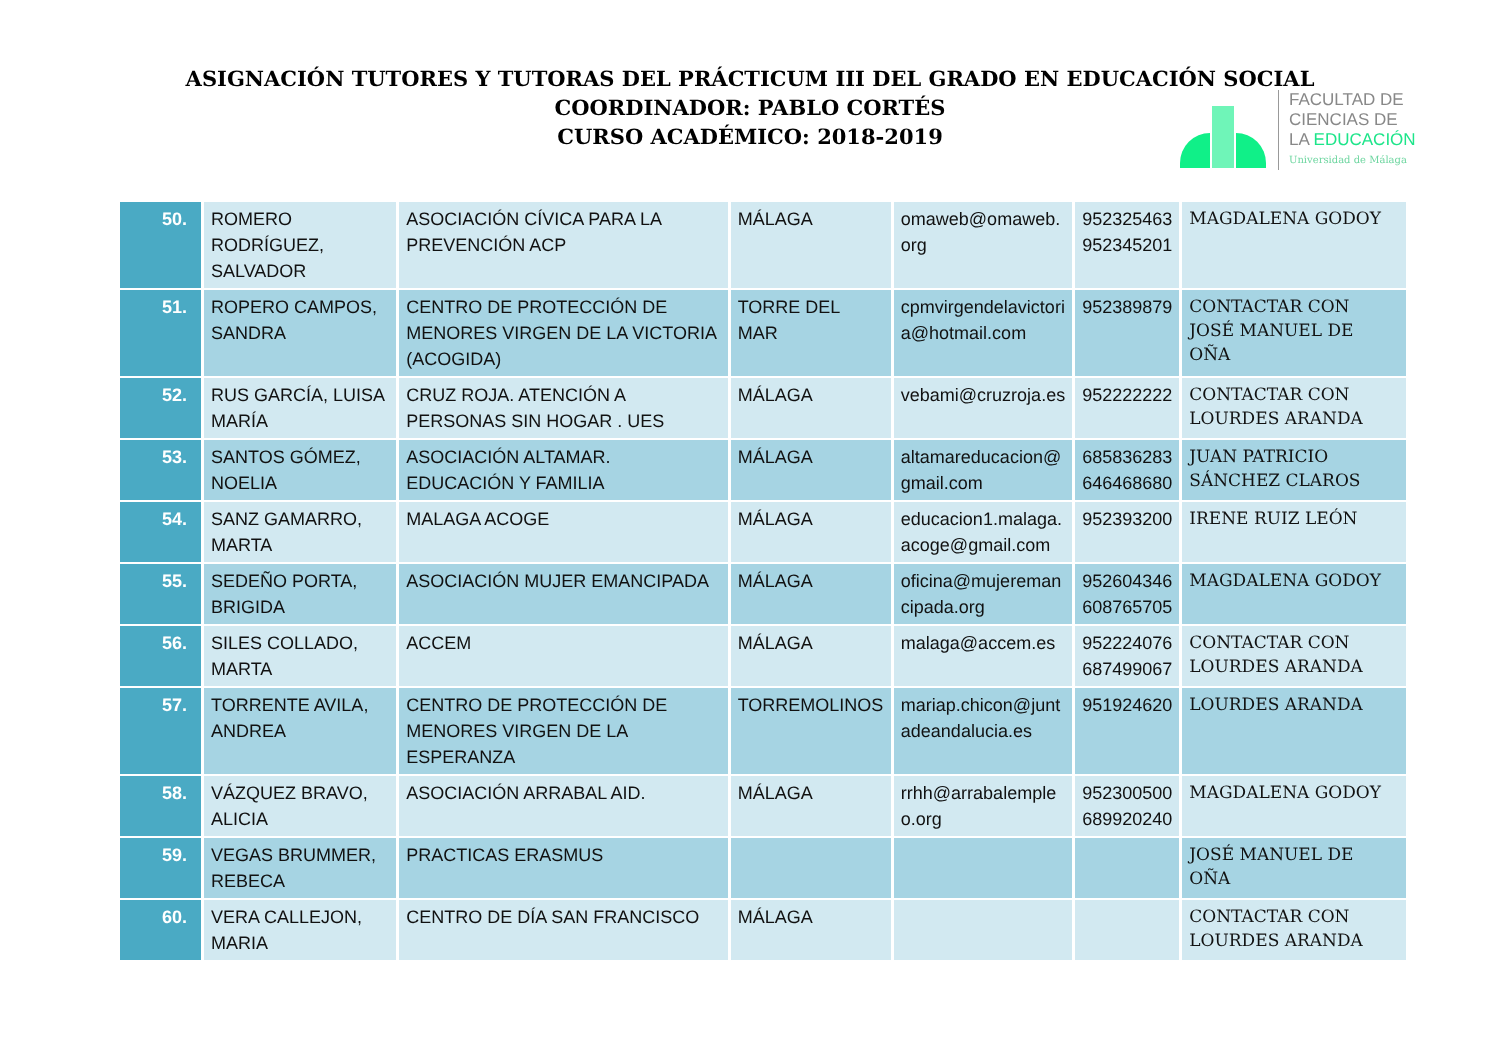ASIGNACIÓN TUTORES Y TUTORAS DEL PRÁCTICUM III DEL GRADO EN EDUCACIÓN SOCIAL
COORDINADOR: PABLO CORTÉS
CURSO ACADÉMICO: 2018-2019
FACULTAD DE
CIENCIAS DE
LA EDUCACIÓN
Universidad de Málaga
| 50. | ROMERO RODRÍGUEZ, SALVADOR | ASOCIACIÓN CÍVICA PARA LA PREVENCIÓN ACP | MÁLAGA | omaweb@omaweb. org | 952325463 952345201 | MAGDALENA GODOY |
| 51. | ROPERO CAMPOS, SANDRA | CENTRO DE PROTECCIÓN DE MENORES VIRGEN DE LA VICTORIA (ACOGIDA) | TORRE DEL MAR | cpmvirgendelavictori a@hotmail.com | 952389879 | CONTACTAR CON JOSÉ MANUEL DE OÑA |
| 52. | RUS GARCÍA, LUISA MARÍA | CRUZ ROJA. ATENCIÓN A PERSONAS SIN HOGAR . UES | MÁLAGA | vebami@cruzroja.es | 952222222 | CONTACTAR CON LOURDES ARANDA |
| 53. | SANTOS GÓMEZ, NOELIA | ASOCIACIÓN ALTAMAR. EDUCACIÓN Y FAMILIA | MÁLAGA | altamareducacion@ gmail.com | 685836283 646468680 | JUAN PATRICIO SÁNCHEZ CLAROS |
| 54. | SANZ GAMARRO, MARTA | MALAGA ACOGE | MÁLAGA | educacion1.malaga. acoge@gmail.com | 952393200 | IRENE RUIZ LEÓN |
| 55. | SEDEÑO PORTA, BRIGIDA | ASOCIACIÓN MUJER EMANCIPADA | MÁLAGA | oficina@mujereman cipada.org | 952604346 608765705 | MAGDALENA GODOY |
| 56. | SILES COLLADO, MARTA | ACCEM | MÁLAGA | malaga@accem.es | 952224076 687499067 | CONTACTAR CON LOURDES ARANDA |
| 57. | TORRENTE AVILA, ANDREA | CENTRO DE PROTECCIÓN DE MENORES VIRGEN DE LA ESPERANZA | TORREMOLINOS | mariap.chicon@junt adeandalucia.es | 951924620 | LOURDES ARANDA |
| 58. | VÁZQUEZ BRAVO, ALICIA | ASOCIACIÓN ARRABAL AID. | MÁLAGA | rrhh@arrabalemple o.org | 952300500 689920240 | MAGDALENA GODOY |
| 59. | VEGAS BRUMMER, REBECA | PRACTICAS ERASMUS | | | | JOSÉ MANUEL DE OÑA |
| 60. | VERA CALLEJON, MARIA | CENTRO DE DÍA SAN FRANCISCO | MÁLAGA | | | CONTACTAR CON LOURDES ARANDA |